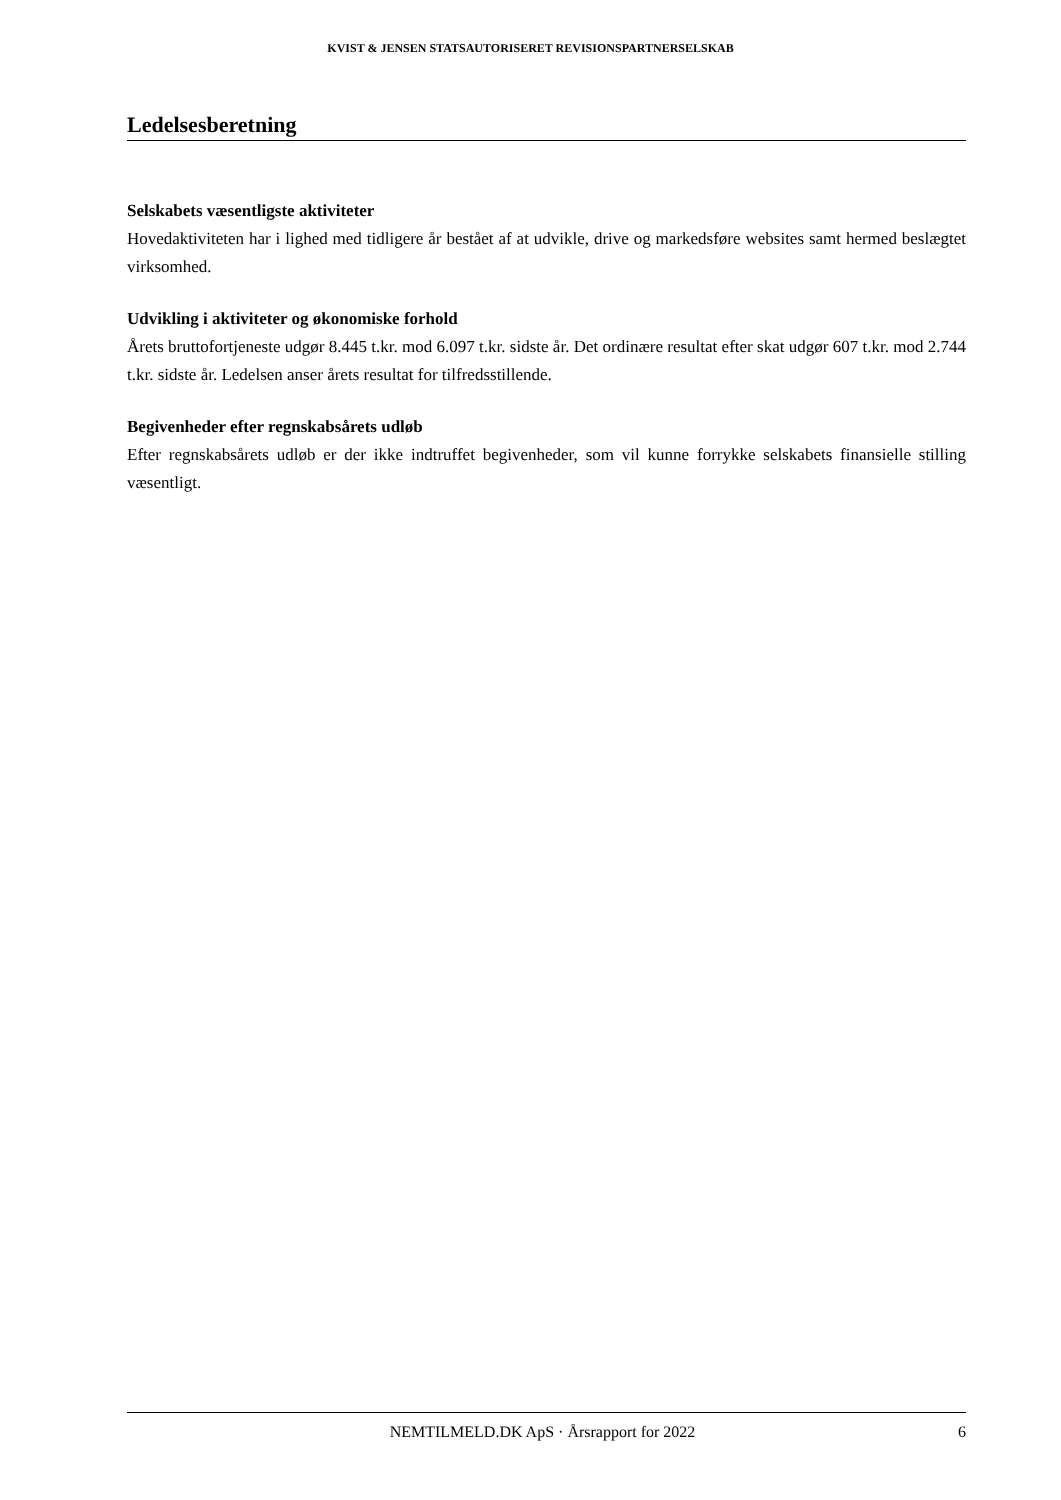KVIST & JENSEN STATSAUTORISERET REVISIONSPARTNERSELSKAB
Ledelsesberetning
Selskabets væsentligste aktiviteter
Hovedaktiviteten har i lighed med tidligere år bestået af at udvikle, drive og markedsføre websites samt hermed beslægtet virksomhed.
Udvikling i aktiviteter og økonomiske forhold
Årets bruttofortjeneste udgør 8.445 t.kr. mod 6.097 t.kr. sidste år. Det ordinære resultat efter skat udgør 607 t.kr. mod 2.744 t.kr. sidste år. Ledelsen anser årets resultat for tilfredsstillende.
Begivenheder efter regnskabsårets udløb
Efter regnskabsårets udløb er der ikke indtruffet begivenheder, som vil kunne forrykke selskabets finansielle stilling væsentligt.
NEMTILMELD.DK ApS · Årsrapport for 2022 6